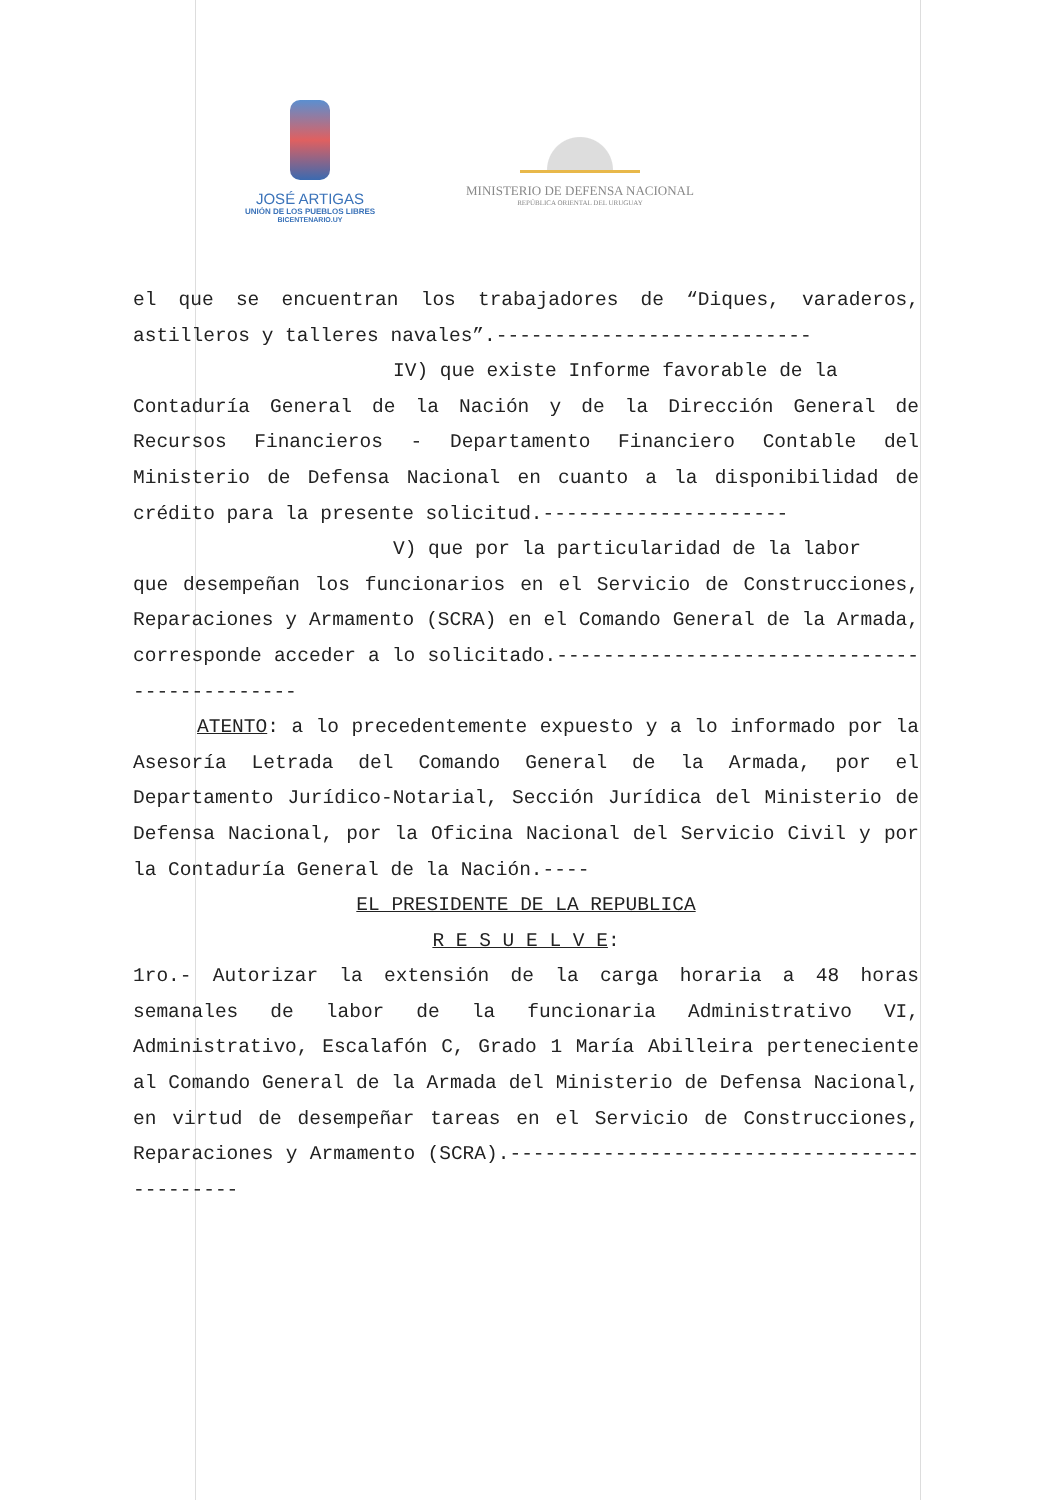JOSÉ ARTIGAS
UNIÓN DE LOS PUEBLOS LIBRES
BICENTENARIO.UY
MINISTERIO DE DEFENSA NACIONAL
REPÚBLICA ORIENTAL DEL URUGUAY
el que se encuentran los trabajadores de “Diques, varaderos, astilleros y talleres navales”.---------------------------
IV) que existe Informe favorable de la
Contaduría General de la Nación y de la Dirección General de Recursos Financieros - Departamento Financiero Contable del Ministerio de Defensa Nacional en cuanto a la disponibilidad de crédito para la presente solicitud.---------------------
V) que por la particularidad de la labor
que desempeñan los funcionarios en el Servicio de Construcciones, Reparaciones y Armamento (SCRA) en el Comando General de la Armada, corresponde acceder a lo solicitado.---------------------------------------------
ATENTO: a lo precedentemente expuesto y a lo informado por la Asesoría Letrada del Comando General de la Armada, por el Departamento Jurídico-Notarial, Sección Jurídica del Ministerio de Defensa Nacional, por la Oficina Nacional del Servicio Civil y por la Contaduría General de la Nación.----
EL PRESIDENTE DE LA REPUBLICA
R E S U E L V E:
1ro.- Autorizar la extensión de la carga horaria a 48 horas semanales de labor de la funcionaria Administrativo VI, Administrativo, Escalafón C, Grado 1 María Abilleira perteneciente al Comando General de la Armada del Ministerio de Defensa Nacional, en virtud de desempeñar tareas en el Servicio de Construcciones, Reparaciones y Armamento (SCRA).--------------------------------------------